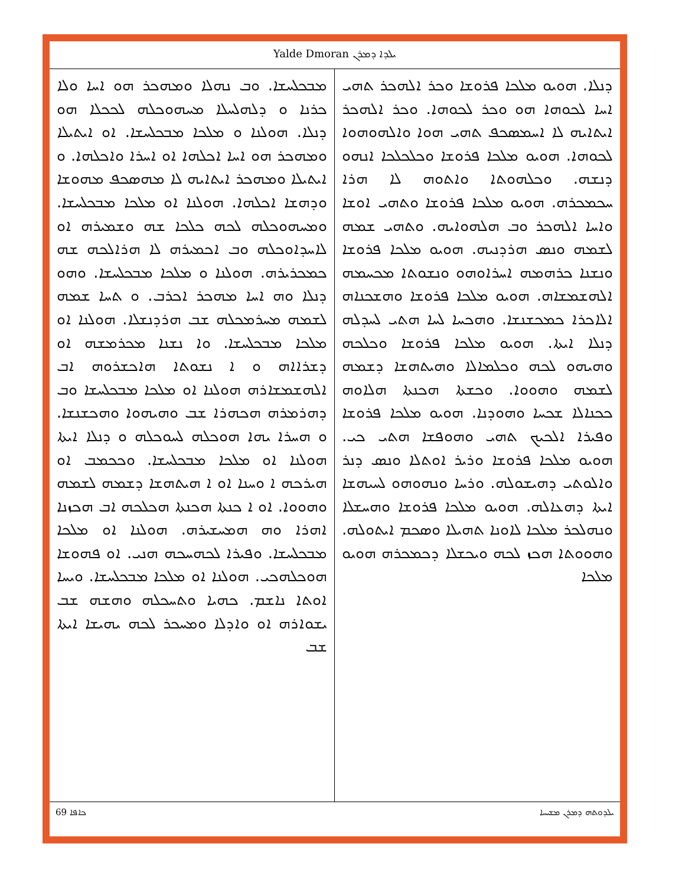Yalde Dmoran ܝܠܕܐ ܕܡܪܢ
ܕܢܠܐ. ܗܘܝܘ ܡܠܟܐ ܦܪܘܫܐ ܘܟܪ ܐܠܗܟܪ ܬܗܝ ܐܚܐ ܠܟܘܗܐ ܗܘ ܘܟܪ ܠܟܘܗܐ. ܘܟܪ ܐܠܗܟܪ ܐܝܬܐܝܗ ܠܐ ܐܚܡܣܟܦ ܬܗܝ ܗܘܐ ܘܐܠܗܘܗܘܐ ܠܟܘܗܐ. ܗܘܝܘ ܡܠܟܐ ܦܪܘܫܐ ܘܟܠܟܠܟܐ ܐܢܗܘ ܕܢܫܗ. ܘܟܠܗܘܬܐ ܘܐܬܘܗ ܠܐ ܗܪܐ ܚܟܡܟܪܗ. ܗܘܝܘ ܡܠܟܐ ܦܪܘܫܐ ܘܬܗܝ ܐܘܫܐ ܘܐܚܐ ܐܠܗܟܪ ܘܒ ܗܠܗܘܐܝܗ. ܘܬܗܝ ܫܡܗ ܠܫܡܗ ܘܢܣ ܗܪܕܢܝܗ. ܗܘܝܘ ܡܠܟܐ ܦܪܘܫܐ ܘܢܫܢܐ ܟܪܗܡܗ ܐܚܪܐܘܗܘ ܘܢܫܘܬܐ ܡܟܚܡܗ ܐܠܗܫܡܫܐܗ. ܗܘܝܘ ܡܠܟܐ ܦܪܘܫܐ ܘܗܫܟܢܐܗ ܐܠܐܟܪܐ ܟܡܟܫܢܫܐ. ܘܗܟܚܐ ܠܚܐ ܗܬܝ ܠܚܕܠܗ ܕܢܠܐ ܐܝܬܐ. ܗܘܝܘ ܡܠܟܐ ܦܪܘܫܐ ܘܟܠܟܗ ܘܗܝܗܘ ܠܟܗ ܘܟܠܡܐܠܐ ܘܗܝܬܗܫܐ ܕܫܡܗ ܠܫܡܗ ܘܗܘܘܐ. ܘܟܫܬܐ ܗܟܢܬܐ ܗܠܐܘܗ ܟܟܢܐܠܐ ܫܟܚܐ ܘܗܘܕܢܐ. ܗܘܝܘ ܡܠܟܐ ܦܪܘܫܐ ܘܦܝܪܐ ܐܠܟܝܟ ܬܗܝ ܘܗܘܦܫܐ ܗܬܝ ܟܝ. ܗܘܝܘ ܡܠܟܐ ܦܪܘܫܐ ܘܪܝܪ ܐܘܬܠܐ ܘܢܣ ܕܢܪ ܘܐܠܘܬܝ ܕܗܝܫܘܠܗ. ܘܪܚܐ ܘܢܗܘܗܘ ܠܚܝܗܫܐ ܐܝܬܐ ܕܗܥܐܠܗ. ܗܘܝܘ ܡܠܟܐ ܦܪܘܫܐ ܘܗܚܫܠܐ ܘܢܗܠܟܪ ܡܠܟܐ ܠܐܘܢܐ ܬܗܝܠܐ ܘܣܟܡ ܐܝܬܘܠܗ. ܘܗܘܘܬܐ ܗܟܙ ܠܟܗ ܘܝܟܫܠܐ ܕܟܡܟܪܗ ܗܘܝܘ ܡܠܟܐ
ܡܒܟܠܚܫܐ. ܘܒ ܢܗܠܐ ܘܡܗܟܪ ܗܘ ܐܚܐ ܘܠܐ ܟܪܢܐ ܘ ܕܠܗܠܚܠܐ ܡܚܗܘܟܠܗ ܠܟܟܠܐ ܗܘ ܕܢܠܐ. ܗܘܠܢܐ ܘ ܡܠܟܐ ܡܒܟܠܚܫܐ. ܐܘ ܐܝܬܝܠܐ ܘܡܗܟܪ ܗܘ ܐܚܐ ܐܟܠܗܐ ܐܘ ܐܚܪܐ ܘܐܟܠܗܐ. ܘ ܐܝܬܝܠܐ ܘܡܗܟܪ ܐܝܬܐܝܗ ܠܐ ܡܗܣܟܦ ܡܗܘܫܐ ܘܕܗܫܐ ܐܟܠܗܐ. ܗܘܠܢܐ ܐܘ ܡܠܟܐ ܡܒܟܠܚܫܐ. ܘܡܚܗܘܟܠܗ ܠܟܗ ܟܠܟܐ ܫܗ ܘܫܡܝܪܗ ܐܘ ܠܐܚܕܐܘܟܠܗ ܘܒ ܐܟܡܝܪܗ ܠܐ ܗܪܐܠܟܗ ܫܗ ܟܡܟܪܝܪܗ. ܗܘܠܢܐ ܘ ܡܠܟܐ ܡܒܟܠܚܫܐ. ܘܗܘ ܕܢܠܐ ܘܗ ܐܚܐ ܡܗܟܪ ܐܟܪܒ. ܘ ܬܚܐ ܫܡܗ ܠܫܡܗ ܡܚܪܡܟܠܗ ܫܒ ܗܪܕܢܫܠܐ. ܗܘܠܢܐ ܐܘ ܡܠܟܐ ܡܒܟܠܚܫܐ. ܘܐ ܢܫܢܐ ܡܟܪܡܫܗ ܐܘ ܕܫܪܐܐܗ ܘ ܐ ܢܫܘܬܐ ܗܐܟܫܪܘܗ ܐܒ ܐܠܗܫܡܫܐܪܗ ܗܘܠܢܐ ܐܘ ܡܠܟܐ ܡܒܟܠܚܫܐ ܘܒ ܕܗܪܡܪܗ ܗܟܗܪܐ ܫܒ ܘܗܝܗܘܐ ܘܗܟܫܢܫܐ. ܘ ܗܚܪܐ ܝܗܐ ܗܘܟܠܗ ܠܚܘܟܠܗ ܘ ܕܢܠܐ ܐܝܬܐ ܗܘܠܢܐ ܐܘ ܡܠܟܐ ܡܒܟܠܚܫܐ. ܘܟܟܡܒ ܐܘ ܗܝܪܟܗ ܐ ܘܚܢܐ ܐܘ ܐ ܗܝܬܗܫܐ ܕܫܡܗ ܠܫܡܗ ܘܗܘܘܐ. ܐܘ ܐ ܟܢܬܐ ܗܟܢܬܐ ܗܟܠܟܗ ܐܒ ܗܟܙܢܐ ܐܗܪܐ ܘܗ ܗܡܚܫܝܪܗ. ܗܘܠܢܐ ܐܘ ܡܠܟܐ ܡܒܟܠܚܫܐ. ܘܦܝܪܐ ܠܟܗܚܟܗ ܗܢܝ. ܐܘ ܦܗܘܫܐ ܗܘܟܠܗܟܝ. ܗܘܠܢܐ ܐܘ ܡܠܟܐ ܡܒܟܠܚܫܐ. ܘܝܚܐ ܐܘܬܐ ܢܐܫܡ. ܟܗܝܐ ܘܬܚܟܠܗ ܘܗܫܗ ܫܒ ܝܫܘܐܪܗ ܐܘ ܘܐܕܠܐ ܘܡܚܟܪ ܠܟܗ ܝܗܝܫܐ ܐܝܬܐ ܫܒ
69 ܟܐܦܐ ܝܠܕܘܬܗ ܕܡܪܢ ܡܫܝܚܐ